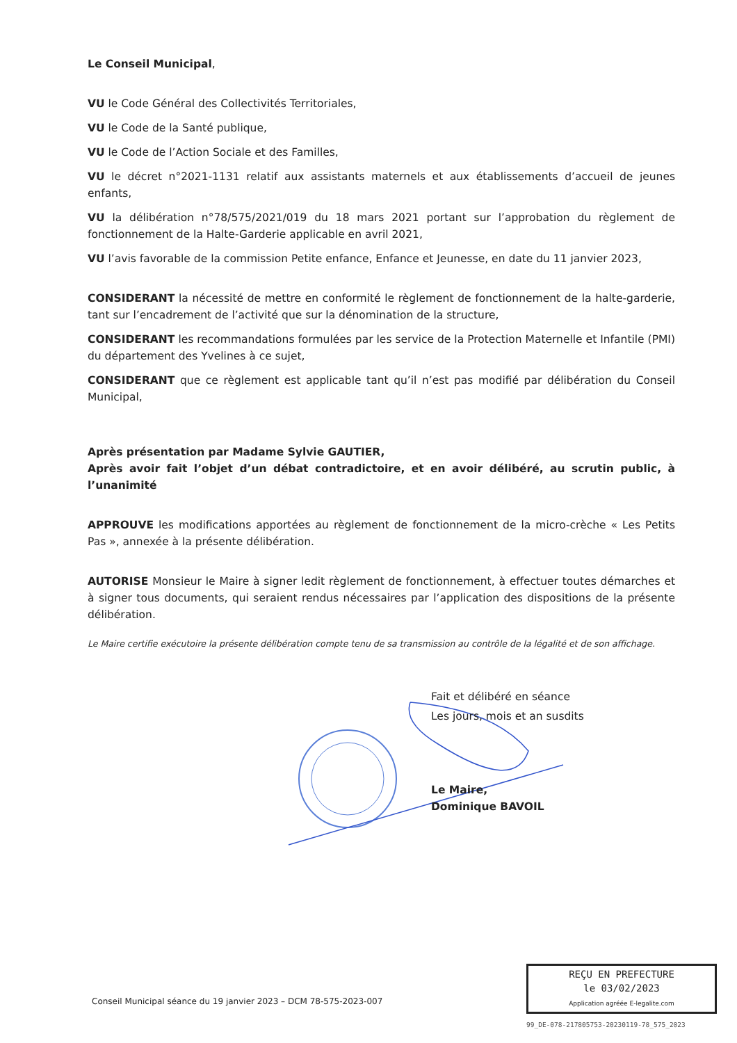Le Conseil Municipal,
VU le Code Général des Collectivités Territoriales,
VU le Code de la Santé publique,
VU le Code de l’Action Sociale et des Familles,
VU le décret n°2021-1131 relatif aux assistants maternels et aux établissements d’accueil de jeunes enfants,
VU la délibération n°78/575/2021/019 du 18 mars 2021 portant sur l’approbation du règlement de fonctionnement de la Halte-Garderie applicable en avril 2021,
VU l’avis favorable de la commission Petite enfance, Enfance et Jeunesse, en date du 11 janvier 2023,
CONSIDERANT la nécessité de mettre en conformité le règlement de fonctionnement de la halte-garderie, tant sur l’encadrement de l’activité que sur la dénomination de la structure,
CONSIDERANT les recommandations formulées par les service de la Protection Maternelle et Infantile (PMI) du département des Yvelines à ce sujet,
CONSIDERANT que ce règlement est applicable tant qu’il n’est pas modifié par délibération du Conseil Municipal,
Après présentation par Madame Sylvie GAUTIER,
Après avoir fait l’objet d’un débat contradictoire, et en avoir délibéré, au scrutin public, à l’unanimité
APPROUVE les modifications apportées au règlement de fonctionnement de la micro-crèche « Les Petits Pas », annexée à la présente délibération.
AUTORISE Monsieur le Maire à signer ledit règlement de fonctionnement, à effectuer toutes démarches et à signer tous documents, qui seraient rendus nécessaires par l’application des dispositions de la présente délibération.
Le Maire certifie exécutoire la présente délibération compte tenu de sa transmission au contrôle de la légalité et de son affichage.
Fait et délibéré en séance
Les jours, mois et an susdits
Le Maire,
Dominique BAVOIL
Conseil Municipal séance du 19 janvier 2023 – DCM 78-575-2023-007
REÇU EN PREFECTURE
le 03/02/2023
Application agréée E-legalite.com
99_DE-078-217805753-20230119-78_575_2023